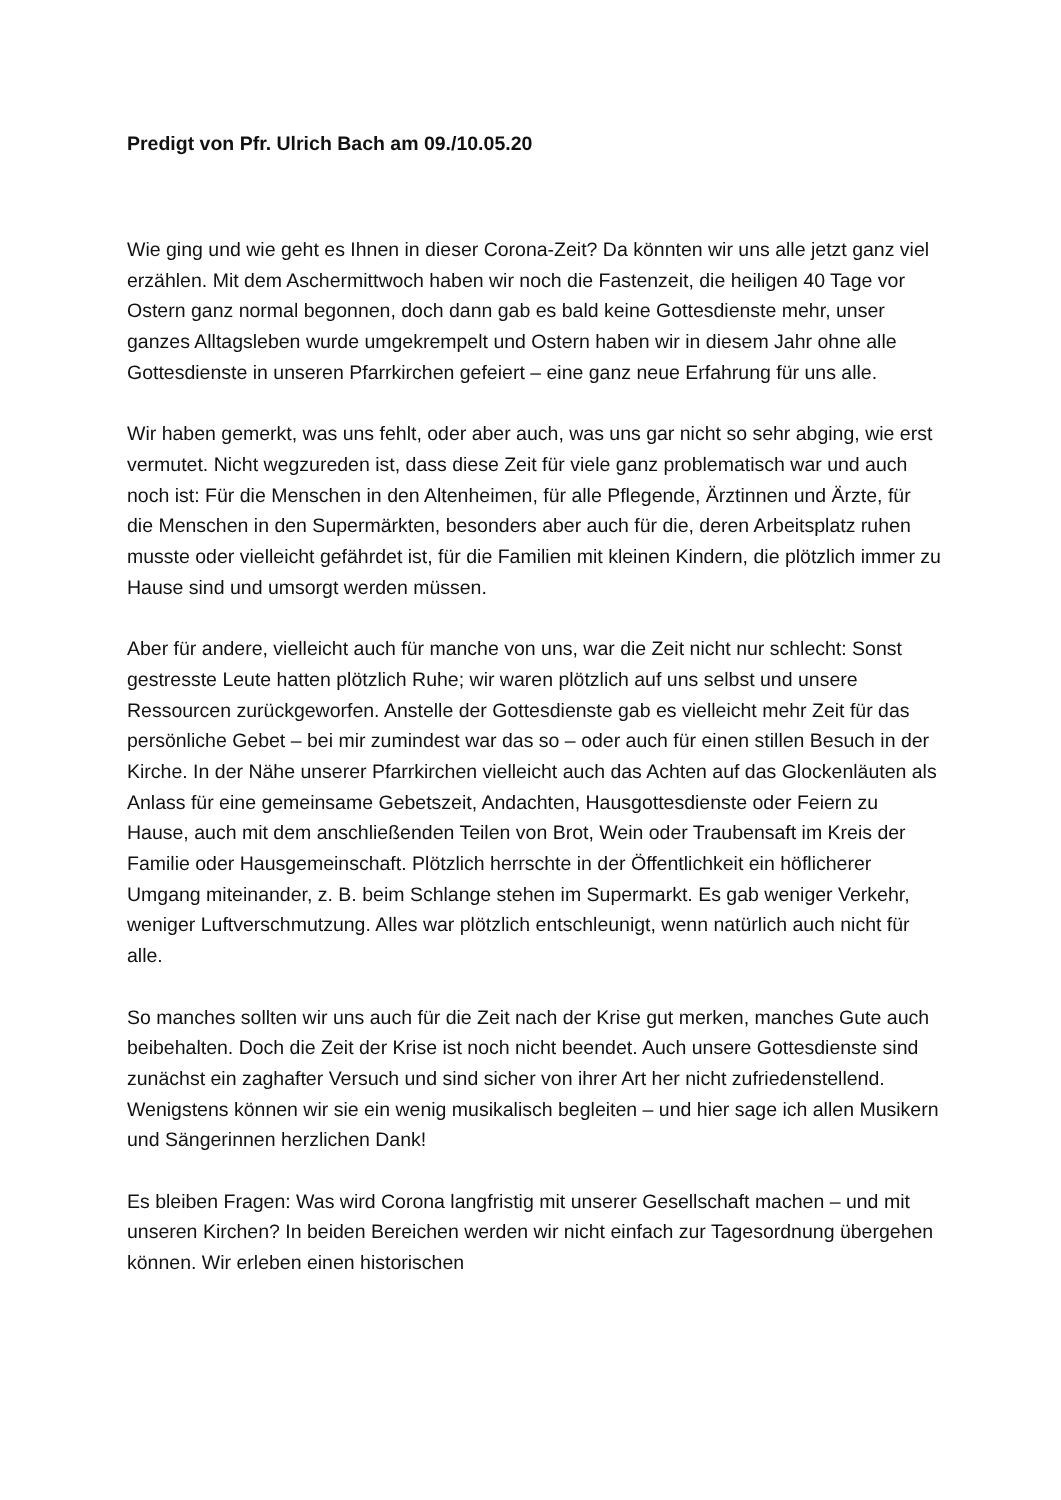Predigt von Pfr. Ulrich Bach am 09./10.05.20
Wie ging und wie geht es Ihnen in dieser Corona-Zeit? Da könnten wir uns alle jetzt ganz viel erzählen. Mit dem Aschermittwoch haben wir noch die Fastenzeit, die heiligen 40 Tage vor Ostern ganz normal begonnen, doch dann gab es bald keine Gottesdienste mehr, unser ganzes Alltagsleben wurde umgekrempelt und Ostern haben wir in diesem Jahr ohne alle Gottesdienste in unseren Pfarrkirchen gefeiert – eine ganz neue Erfahrung für uns alle.
Wir haben gemerkt, was uns fehlt, oder aber auch, was uns gar nicht so sehr abging, wie erst vermutet. Nicht wegzureden ist, dass diese Zeit für viele ganz problematisch war und auch noch ist: Für die Menschen in den Altenheimen, für alle Pflegende, Ärztinnen und Ärzte, für die Menschen in den Supermärkten, besonders aber auch für die, deren Arbeitsplatz ruhen musste oder vielleicht gefährdet ist, für die Familien mit kleinen Kindern, die plötzlich immer zu Hause sind und umsorgt werden müssen.
Aber für andere, vielleicht auch für manche von uns, war die Zeit nicht nur schlecht: Sonst gestresste Leute hatten plötzlich Ruhe; wir waren plötzlich auf uns selbst und unsere Ressourcen zurückgeworfen. Anstelle der Gottesdienste gab es vielleicht mehr Zeit für das persönliche Gebet – bei mir zumindest war das so – oder auch für einen stillen Besuch in der Kirche. In der Nähe unserer Pfarrkirchen vielleicht auch das Achten auf das Glockenläuten als Anlass für eine gemeinsame Gebetszeit, Andachten, Hausgottesdienste oder Feiern zu Hause, auch mit dem anschließenden Teilen von Brot, Wein oder Traubensaft im Kreis der Familie oder Hausgemeinschaft. Plötzlich herrschte in der Öffentlichkeit ein höflicherer Umgang miteinander, z. B. beim Schlange stehen im Supermarkt. Es gab weniger Verkehr, weniger Luftverschmutzung. Alles war plötzlich entschleunigt, wenn natürlich auch nicht für alle.
So manches sollten wir uns auch für die Zeit nach der Krise gut merken, manches Gute auch beibehalten. Doch die Zeit der Krise ist noch nicht beendet. Auch unsere Gottesdienste sind zunächst ein zaghafter Versuch und sind sicher von ihrer Art her nicht zufriedenstellend. Wenigstens können wir sie ein wenig musikalisch begleiten – und hier sage ich allen Musikern und Sängerinnen herzlichen Dank!
Es bleiben Fragen: Was wird Corona langfristig mit unserer Gesellschaft machen – und mit unseren Kirchen? In beiden Bereichen werden wir nicht einfach zur Tagesordnung übergehen können. Wir erleben einen historischen